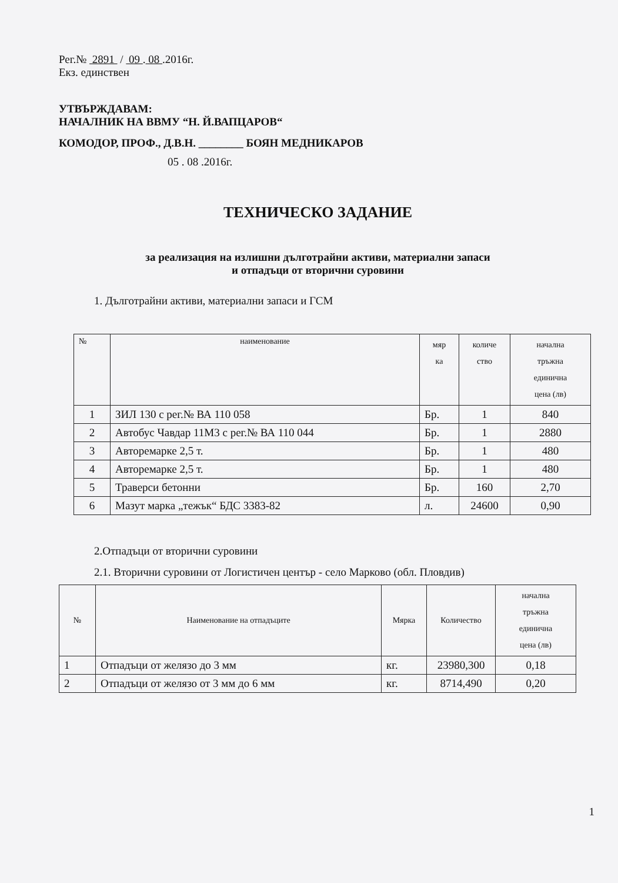Рег.№ 2891 / 09 . 08 .2016г.
Екз. единствен
УТВЪРЖДАВАМ:
НАЧАЛНИК НА ВВМУ “Н. Й.ВАПЦАРОВ“
КОМОДОР, ПРОФ., Д.В.Н. ________ БОЯН МЕДНИКАРОВ
05 . 08 .2016г.
ТЕХНИЧЕСКО ЗАДАНИЕ
за реализация на излишни дълготрайни активи, материални запаси
и отпадъци от вторични суровини
1. Дълготрайни активи, материални запаси и ГСМ
| № | наименование | мяр ка | количе ство | начална тръжна единична цена (лв) |
| --- | --- | --- | --- | --- |
| 1 | ЗИЛ 130 с рег.№ ВА 110 058 | Бр. | 1 | 840 |
| 2 | Автобус Чавдар 11М3 с рег.№ ВА 110 044 | Бр. | 1 | 2880 |
| 3 | Авторемарке 2,5 т. | Бр. | 1 | 480 |
| 4 | Авторемарке 2,5 т. | Бр. | 1 | 480 |
| 5 | Траверси бетонни | Бр. | 160 | 2,70 |
| 6 | Мазут марка „тежък“ БДС 3383-82 | л. | 24600 | 0,90 |
2.Отпадъци от вторични суровини
2.1. Вторични суровини от Логистичен център - село Марково (обл. Пловдив)
| № | Наименование на отпадъците | Мярка | Количество | начална тръжна единична цена (лв) |
| --- | --- | --- | --- | --- |
| 1 | Отпадъци от желязо до 3 мм | кг. | 23980,300 | 0,18 |
| 2 | Отпадъци от желязо от 3 мм до 6 мм | кг. | 8714,490 | 0,20 |
1